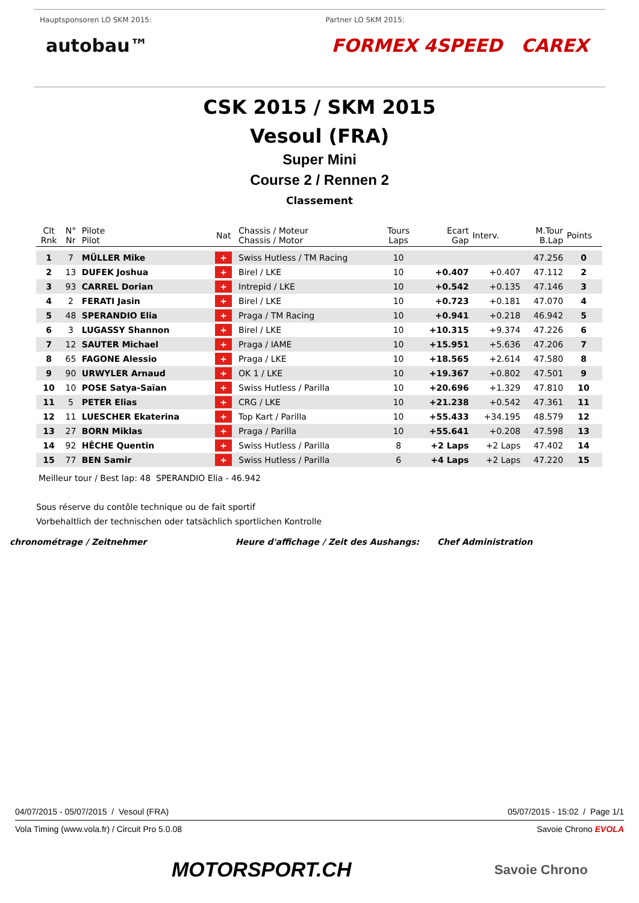Hauptsponsoren LO SKM 2015:
autobau™
Partner LO SKM 2015:
FORMEX 4SPEED CAREX
CSK 2015 / SKM 2015
Vesoul (FRA)
Super Mini
Course 2 / Rennen 2
Classement
| Clt Rnk | N° Nr | Pilote Pilot | Nat | Chassis / Moteur Chassis / Motor | Tours Laps | Ecart Gap | Interv. | M.Tour B.Lap | Points |
| --- | --- | --- | --- | --- | --- | --- | --- | --- | --- |
| 1 | 7 | MÜLLER Mike | + | Swiss Hutless / TM Racing | 10 | | | 47.256 | 0 |
| 2 | 13 | DUFEK Joshua | + | Birel / LKE | 10 | +0.407 | +0.407 | 47.112 | 2 |
| 3 | 93 | CARREL Dorian | + | Intrepid / LKE | 10 | +0.542 | +0.135 | 47.146 | 3 |
| 4 | 2 | FERATI Jasin | + | Birel / LKE | 10 | +0.723 | +0.181 | 47.070 | 4 |
| 5 | 48 | SPERANDIO Elia | + | Praga / TM Racing | 10 | +0.941 | +0.218 | 46.942 | 5 |
| 6 | 3 | LUGASSY Shannon | + | Birel / LKE | 10 | +10.315 | +9.374 | 47.226 | 6 |
| 7 | 12 | SAUTER Michael | + | Praga / IAME | 10 | +15.951 | +5.636 | 47.206 | 7 |
| 8 | 65 | FAGONE Alessio | + | Praga / LKE | 10 | +18.565 | +2.614 | 47.580 | 8 |
| 9 | 90 | URWYLER Arnaud | + | OK 1 / LKE | 10 | +19.367 | +0.802 | 47.501 | 9 |
| 10 | 10 | POSE Satya-Saïan | + | Swiss Hutless / Parilla | 10 | +20.696 | +1.329 | 47.810 | 10 |
| 11 | 5 | PETER Elias | + | CRG / LKE | 10 | +21.238 | +0.542 | 47.361 | 11 |
| 12 | 11 | LUESCHER Ekaterina | + | Top Kart / Parilla | 10 | +55.433 | +34.195 | 48.579 | 12 |
| 13 | 27 | BORN Miklas | + | Praga / Parilla | 10 | +55.641 | +0.208 | 47.598 | 13 |
| 14 | 92 | HÊCHE Quentin | + | Swiss Hutless / Parilla | 8 | +2 Laps | +2 Laps | 47.402 | 14 |
| 15 | 77 | BEN Samir | + | Swiss Hutless / Parilla | 6 | +4 Laps | +2 Laps | 47.220 | 15 |
Meilleur tour / Best lap: 48 SPERANDIO Elia - 46.942
Sous réserve du contôle technique ou de fait sportif
Vorbehaltlich der technischen oder tatsächlich sportlichen Kontrolle
chronométrage / Zeitnehmer Heure d'affichage / Zeit des Aushangs: Chef Administration
04/07/2015 - 05/07/2015 / Vesoul (FRA) 05/07/2015 - 15:02 / Page 1/1
Vola Timing (www.vola.fr) / Circuit Pro 5.0.08 Savoie Chrono EVOLA
MOTORSPORT.CH Savoie Chrono